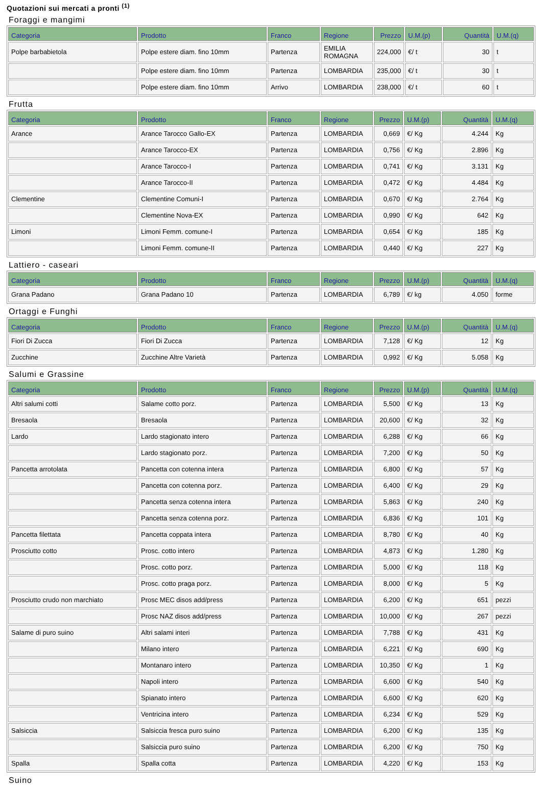Quotazioni sui mercati a pronti <sup>(1)</sup>
Foraggi e mangimi
| Categoria | Prodotto | Franco | Regione | Prezzo | U.M.(p) | Quantità | U.M.(q) |
| --- | --- | --- | --- | --- | --- | --- | --- |
| Polpe barbabietola | Polpe estere diam. fino 10mm | Partenza | EMILIA ROMAGNA | 224,000 | €/ t | 30 | t |
| | Polpe estere diam. fino 10mm | Partenza | LOMBARDIA | 235,000 | €/ t | 30 | t |
| | Polpe estere diam. fino 10mm | Arrivo | LOMBARDIA | 238,000 | €/ t | 60 | t |
Frutta
| Categoria | Prodotto | Franco | Regione | Prezzo | U.M.(p) | Quantità | U.M.(q) |
| --- | --- | --- | --- | --- | --- | --- | --- |
| Arance | Arance Tarocco Gallo-EX | Partenza | LOMBARDIA | 0,669 | €/ Kg | 4.244 | Kg |
| | Arance Tarocco-EX | Partenza | LOMBARDIA | 0,756 | €/ Kg | 2.896 | Kg |
| | Arance Tarocco-I | Partenza | LOMBARDIA | 0,741 | €/ Kg | 3.131 | Kg |
| | Arance Tarocco-II | Partenza | LOMBARDIA | 0,472 | €/ Kg | 4.484 | Kg |
| Clementine | Clementine Comuni-I | Partenza | LOMBARDIA | 0,670 | €/ Kg | 2.764 | Kg |
| | Clementine Nova-EX | Partenza | LOMBARDIA | 0,990 | €/ Kg | 642 | Kg |
| Limoni | Limoni Femm. comune-I | Partenza | LOMBARDIA | 0,654 | €/ Kg | 185 | Kg |
| | Limoni Femm. comune-II | Partenza | LOMBARDIA | 0,440 | €/ Kg | 227 | Kg |
Lattiero - caseari
| Categoria | Prodotto | Franco | Regione | Prezzo | U.M.(p) | Quantità | U.M.(q) |
| --- | --- | --- | --- | --- | --- | --- | --- |
| Grana Padano | Grana Padano 10 | Partenza | LOMBARDIA | 6,789 | €/ kg | 4.050 | forme |
Ortaggi e Funghi
| Categoria | Prodotto | Franco | Regione | Prezzo | U.M.(p) | Quantità | U.M.(q) |
| --- | --- | --- | --- | --- | --- | --- | --- |
| Fiori Di Zucca | Fiori Di Zucca | Partenza | LOMBARDIA | 7,128 | €/ Kg | 12 | Kg |
| Zucchine | Zucchine Altre Varietà | Partenza | LOMBARDIA | 0,992 | €/ Kg | 5.058 | Kg |
Salumi e Grassine
| Categoria | Prodotto | Franco | Regione | Prezzo | U.M.(p) | Quantità | U.M.(q) |
| --- | --- | --- | --- | --- | --- | --- | --- |
| Altri salumi cotti | Salame cotto porz. | Partenza | LOMBARDIA | 5,500 | €/ Kg | 13 | Kg |
| Bresaola | Bresaola | Partenza | LOMBARDIA | 20,600 | €/ Kg | 32 | Kg |
| Lardo | Lardo stagionato intero | Partenza | LOMBARDIA | 6,288 | €/ Kg | 66 | Kg |
| | Lardo stagionato porz. | Partenza | LOMBARDIA | 7,200 | €/ Kg | 50 | Kg |
| Pancetta arrotolata | Pancetta con cotenna intera | Partenza | LOMBARDIA | 6,800 | €/ Kg | 57 | Kg |
| | Pancetta con cotenna porz. | Partenza | LOMBARDIA | 6,400 | €/ Kg | 29 | Kg |
| | Pancetta senza cotenna intera | Partenza | LOMBARDIA | 5,863 | €/ Kg | 240 | Kg |
| | Pancetta senza cotenna porz. | Partenza | LOMBARDIA | 6,836 | €/ Kg | 101 | Kg |
| Pancetta filettata | Pancetta coppata intera | Partenza | LOMBARDIA | 8,780 | €/ Kg | 40 | Kg |
| Prosciutto cotto | Prosc. cotto intero | Partenza | LOMBARDIA | 4,873 | €/ Kg | 1.280 | Kg |
| | Prosc. cotto porz. | Partenza | LOMBARDIA | 5,000 | €/ Kg | 118 | Kg |
| | Prosc. cotto praga porz. | Partenza | LOMBARDIA | 8,000 | €/ Kg | 5 | Kg |
| Prosciutto crudo non marchiato | Prosc MEC disos add/press | Partenza | LOMBARDIA | 6,200 | €/ Kg | 651 | pezzi |
| | Prosc NAZ disos add/press | Partenza | LOMBARDIA | 10,000 | €/ Kg | 267 | pezzi |
| Salame di puro suino | Altri salami interi | Partenza | LOMBARDIA | 7,788 | €/ Kg | 431 | Kg |
| | Milano intero | Partenza | LOMBARDIA | 6,221 | €/ Kg | 690 | Kg |
| | Montanaro intero | Partenza | LOMBARDIA | 10,350 | €/ Kg | 1 | Kg |
| | Napoli intero | Partenza | LOMBARDIA | 6,600 | €/ Kg | 540 | Kg |
| | Spianato intero | Partenza | LOMBARDIA | 6,600 | €/ Kg | 620 | Kg |
| | Ventricina intero | Partenza | LOMBARDIA | 6,234 | €/ Kg | 529 | Kg |
| Salsiccia | Salsiccia fresca puro suino | Partenza | LOMBARDIA | 6,200 | €/ Kg | 135 | Kg |
| | Salsiccia puro suino | Partenza | LOMBARDIA | 6,200 | €/ Kg | 750 | Kg |
| Spalla | Spalla cotta | Partenza | LOMBARDIA | 4,220 | €/ Kg | 153 | Kg |
Suino